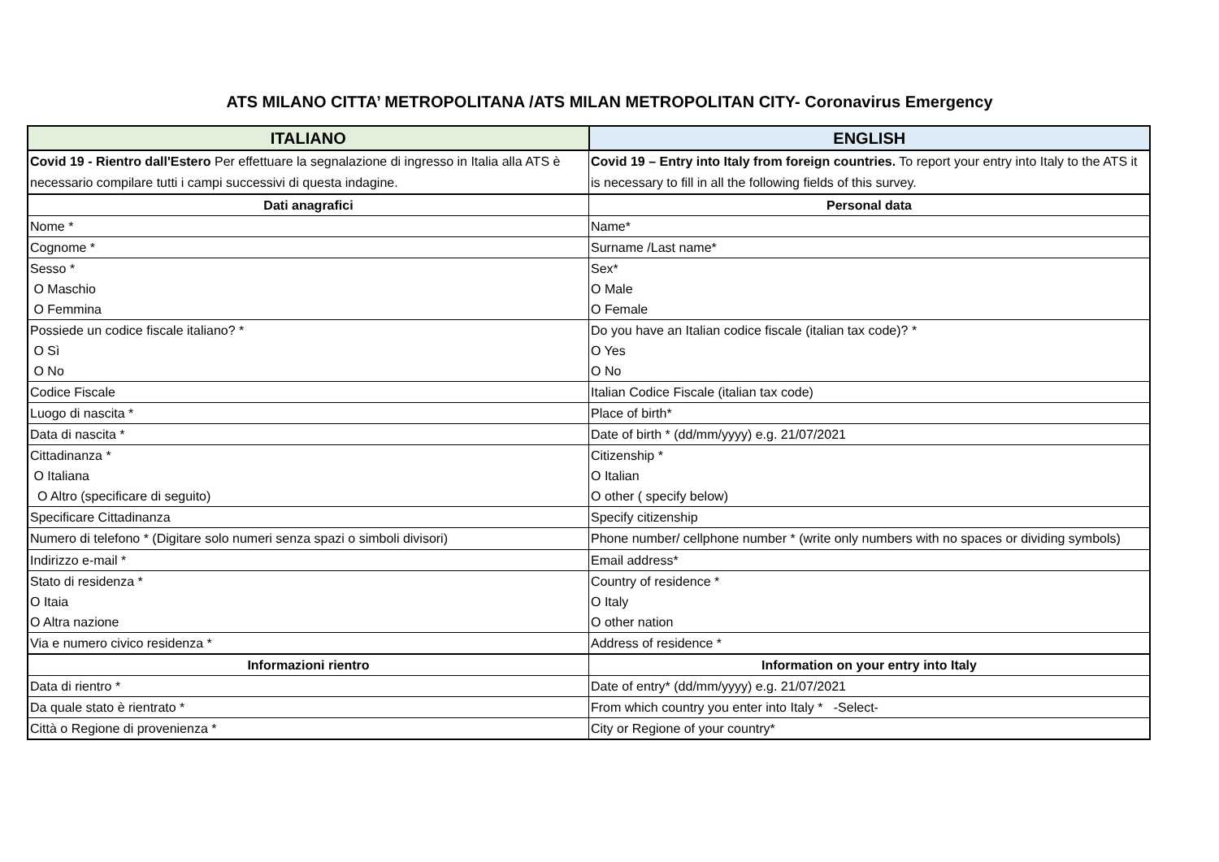ATS MILANO CITTA’ METROPOLITANA /ATS MILAN METROPOLITAN CITY- Coronavirus Emergency
| ITALIANO | ENGLISH |
| --- | --- |
| Covid 19 - Rientro dall'Estero Per effettuare la segnalazione di ingresso in Italia alla ATS è necessario compilare tutti i campi successivi di questa indagine. | Covid 19 – Entry into Italy from foreign countries. To report your entry into Italy to the ATS it is necessary to fill in all the following fields of this survey. |
| Dati anagrafici | Personal data |
| Nome * | Name* |
| Cognome * | Surname /Last name* |
| Sesso * | Sex* |
| O Maschio | O Male |
| O Femmina | O Female |
| Possiede un codice fiscale italiano? * | Do you have an Italian codice fiscale (italian tax code)? * |
| O Sì | O Yes |
| O No | O No |
| Codice Fiscale | Italian Codice Fiscale (italian tax code) |
| Luogo di nascita * | Place of birth* |
| Data di nascita * | Date of birth * (dd/mm/yyyy) e.g. 21/07/2021 |
| Cittadinanza * | Citizenship * |
| O Italiana | O Italian |
| O Altro (specificare di seguito) | O other ( specify below) |
| Specificare Cittadinanza | Specify citizenship |
| Numero di telefono * (Digitare solo numeri senza spazi o simboli divisori) | Phone number/ cellphone number * (write only numbers with no spaces or dividing symbols) |
| Indirizzo e-mail * | Email address* |
| Stato di residenza * | Country of residence * |
| O Itaia | O Italy |
| O Altra nazione | O other nation |
| Via e numero civico residenza * | Address of residence * |
| Informazioni rientro | Information on your entry into Italy |
| Data di rientro * | Date of entry* (dd/mm/yyyy) e.g. 21/07/2021 |
| Da quale stato è rientrato * | From which country you enter into Italy * -Select- |
| Città o Regione di provenienza * | City or Regione of your country* |